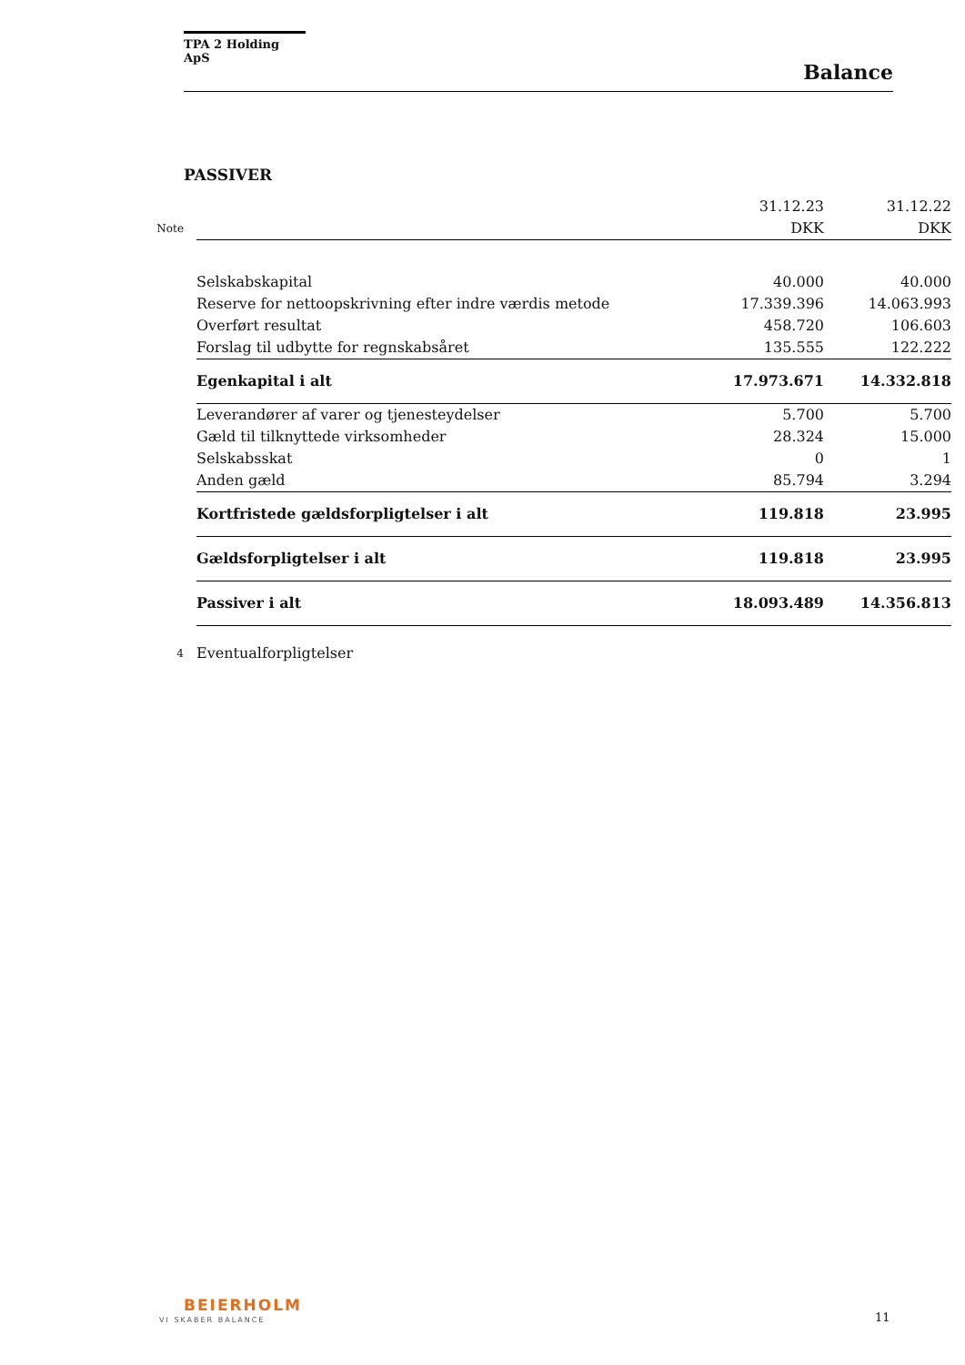TPA 2 Holding ApS
Balance
PASSIVER
| | | 31.12.23 | 31.12.22 |
| Note | | DKK | DKK |
| | Selskabskapital | 40.000 | 40.000 |
| | Reserve for nettoopskrivning efter indre værdis metode | 17.339.396 | 14.063.993 |
| | Overført resultat | 458.720 | 106.603 |
| | Forslag til udbytte for regnskabsåret | 135.555 | 122.222 |
| | Egenkapital i alt | 17.973.671 | 14.332.818 |
| | Leverandører af varer og tjenesteydelser | 5.700 | 5.700 |
| | Gæld til tilknyttede virksomheder | 28.324 | 15.000 |
| | Selskabsskat | 0 | 1 |
| | Anden gæld | 85.794 | 3.294 |
| | Kortfristede gældsforpligtelser i alt | 119.818 | 23.995 |
| | Gældsforpligtelser i alt | 119.818 | 23.995 |
| | Passiver i alt | 18.093.489 | 14.356.813 |
| 4 | Eventualforpligtelser | | |
BEIERHOLM
VI SKABER BALANCE 11